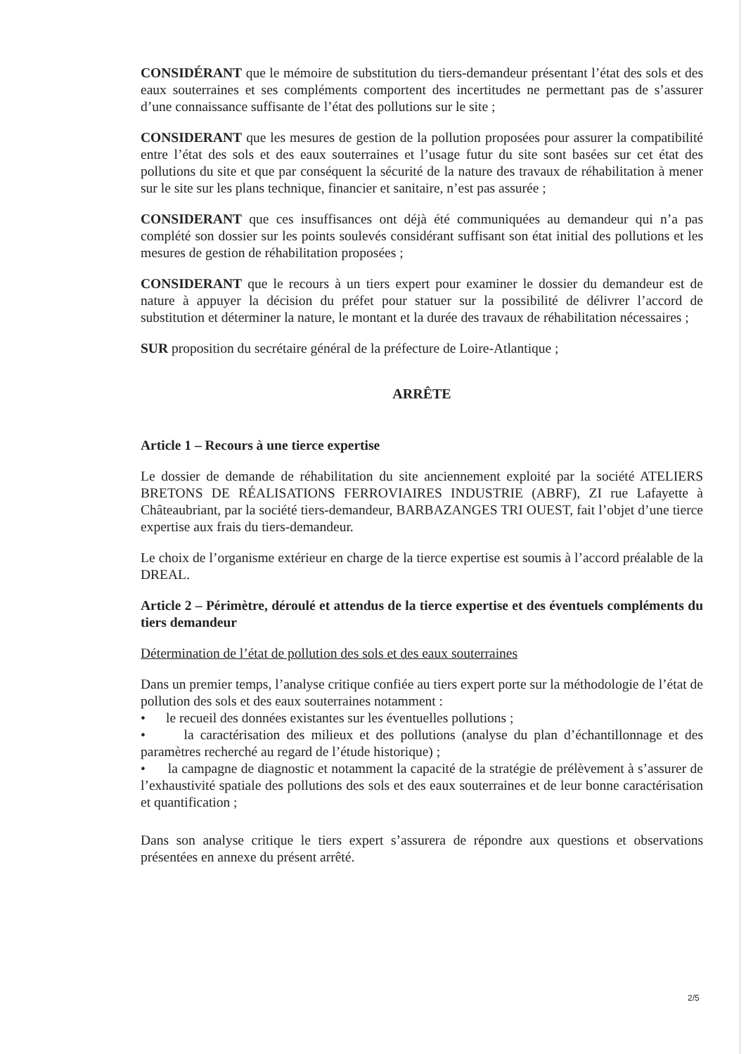CONSIDÉRANT que le mémoire de substitution du tiers-demandeur présentant l’état des sols et des eaux souterraines et ses compléments comportent des incertitudes ne permettant pas de s’assurer d’une connaissance suffisante de l’état des pollutions sur le site ;
CONSIDERANT que les mesures de gestion de la pollution proposées pour assurer la compatibilité entre l’état des sols et des eaux souterraines et l’usage futur du site sont basées sur cet état des pollutions du site et que par conséquent la sécurité de la nature des travaux de réhabilitation à mener sur le site sur les plans technique, financier et sanitaire, n’est pas assurée ;
CONSIDERANT que ces insuffisances ont déjà été communiquées au demandeur qui n’a pas complété son dossier sur les points soulevés considérant suffisant son état initial des pollutions et les mesures de gestion de réhabilitation proposées ;
CONSIDERANT que le recours à un tiers expert pour examiner le dossier du demandeur est de nature à appuyer la décision du préfet pour statuer sur la possibilité de délivrer l’accord de substitution et déterminer la nature, le montant et la durée des travaux de réhabilitation nécessaires ;
SUR proposition du secrétaire général de la préfecture de Loire-Atlantique ;
ARRÊTE
Article 1 – Recours à une tierce expertise
Le dossier de demande de réhabilitation du site anciennement exploité par la société ATELIERS BRETONS DE RÉALISATIONS FERROVIAIRES INDUSTRIE (ABRF), ZI rue Lafayette à Châteaubriant, par la société tiers-demandeur, BARBAZANGES TRI OUEST, fait l’objet d’une tierce expertise aux frais du tiers-demandeur.
Le choix de l’organisme extérieur en charge de la tierce expertise est soumis à l’accord préalable de la DREAL.
Article 2 – Périmètre, déroulé et attendus de la tierce expertise et des éventuels compléments du tiers demandeur
Détermination de l’état de pollution des sols et des eaux souterraines
Dans un premier temps, l’analyse critique confiée au tiers expert porte sur la méthodologie de l’état de pollution des sols et des eaux souterraines notamment :
• le recueil des données existantes sur les éventuelles pollutions ;
• la caractérisation des milieux et des pollutions (analyse du plan d’échantillonnage et des paramètres recherché au regard de l’étude historique) ;
• la campagne de diagnostic et notamment la capacité de la stratégie de prélèvement à s’assurer de l’exhaustivité spatiale des pollutions des sols et des eaux souterraines et de leur bonne caractérisation et quantification ;
Dans son analyse critique le tiers expert s’assurera de répondre aux questions et observations présentées en annexe du présent arrêté.
2/5